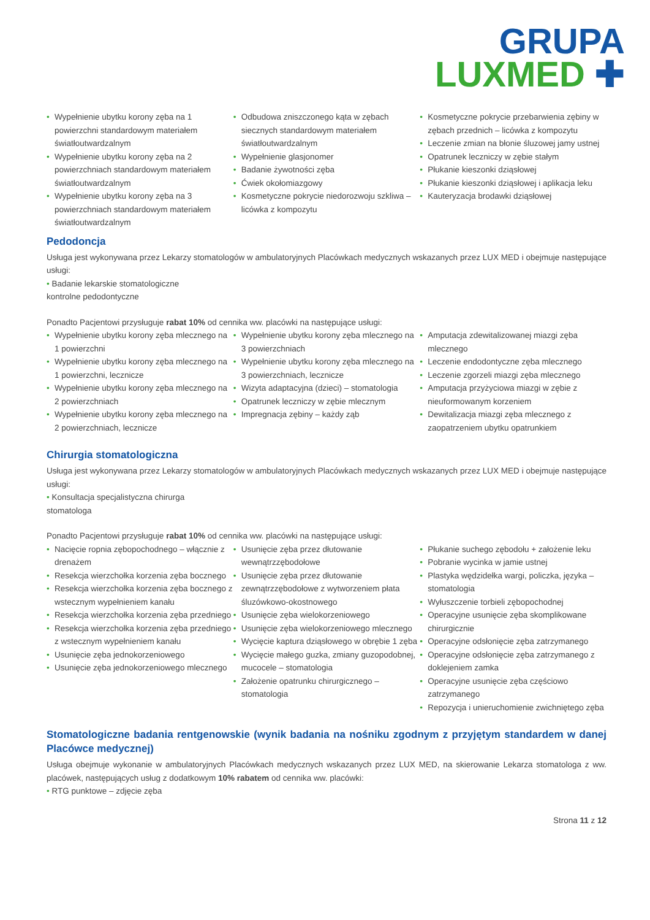GRUPA
LUXMED ✚
• Wypełnienie ubytku korony zęba na 1 powierzchni standardowym materiałem światłoutwardzalnym
• Wypełnienie ubytku korony zęba na 2 powierzchniach standardowym materiałem światłoutwardzalnym
• Wypełnienie ubytku korony zęba na 3 powierzchniach standardowym materiałem światłoutwardzalnym
• Odbudowa zniszczonego kąta w zębach siecznych standardowym materiałem światłoutwardzalnym
• Wypełnienie glasjonomer
• Badanie żywotności zęba
• Ćwiek okołomiazgowy
• Kosmetyczne pokrycie niedorozwoju szkliwa – licówka z kompozytu
• Kosmetyczne pokrycie przebarwienia zębiny w zębach przednich – licówka z kompozytu
• Leczenie zmian na błonie śluzowej jamy ustnej
• Opatrunek leczniczy w zębie stałym
• Płukanie kieszonki dziąsłowej
• Płukanie kieszonki dziąsłowej i aplikacja leku
• Kauteryzacja brodawki dziąsłowej
Pedodoncja
Usługa jest wykonywana przez Lekarzy stomatologów w ambulatoryjnych Placówkach medycznych wskazanych przez LUX MED i obejmuje następujące usługi:
• Badanie lekarskie stomatologiczne
kontrolne pedodontyczne
Ponadto Pacjentowi przysługuje rabat 10% od cennika ww. placówki na następujące usługi:
• Wypełnienie ubytku korony zęba mlecznego na 1 powierzchni
• Wypełnienie ubytku korony zęba mlecznego na 1 powierzchni, lecznicze
• Wypełnienie ubytku korony zęba mlecznego na 2 powierzchniach
• Wypełnienie ubytku korony zęba mlecznego na 2 powierzchniach, lecznicze
• Wypełnienie ubytku korony zęba mlecznego na 3 powierzchniach
• Wypełnienie ubytku korony zęba mlecznego na 3 powierzchniach, lecznicze
• Wizyta adaptacyjna (dzieci) – stomatologia
• Opatrunek leczniczy w zębie mlecznym
• Impregnacja zębiny – każdy ząb
• Amputacja zdewitalizowanej miazgi zęba mlecznego
• Leczenie endodontyczne zęba mlecznego
• Leczenie zgorzeli miazgi zęba mlecznego
• Amputacja przyżyciowa miazgi w zębie z nieuformowanym korzeniem
• Dewitalizacja miazgi zęba mlecznego z zaopatrzeniem ubytku opatrunkiem
Chirurgia stomatologiczna
Usługa jest wykonywana przez Lekarzy stomatologów w ambulatoryjnych Placówkach medycznych wskazanych przez LUX MED i obejmuje następujące usługi:
• Konsultacja specjalistyczna chirurga
stomatologa
Ponadto Pacjentowi przysługuje rabat 10% od cennika ww. placówki na następujące usługi:
• Nacięcie ropnia zębopochodnego – włącznie z drenażem
• Resekcja wierzchołka korzenia zęba bocznego
• Resekcja wierzchołka korzenia zęba bocznego z wstecznym wypełnieniem kanału
• Resekcja wierzchołka korzenia zęba przedniego
• Resekcja wierzchołka korzenia zęba przedniego z wstecznym wypełnieniem kanału
• Usunięcie zęba jednokorzeniowego
• Usunięcie zęba jednokorzeniowego mlecznego
• Usunięcie zęba przez dłutowanie wewnątrzzębodołowe
• Usunięcie zęba przez dłutowanie zewnątrzzębodołowe z wytworzeniem płata śluzówkowo-okostnowego
• Usunięcie zęba wielokorzeniowego
• Usunięcie zęba wielokorzeniowego mlecznego
• Wycięcie kaptura dziąsłowego w obrębie 1 zęba
• Wycięcie małego guzka, zmiany guzopodobnej, mucocele – stomatologia
• Założenie opatrunku chirurgicznego – stomatologia
• Płukanie suchego zębodołu + założenie leku
• Pobranie wycinka w jamie ustnej
• Plastyka wędzidełka wargi, policzka, języka – stomatologia
• Wyłuszczenie torbieli zębopochodnej
• Operacyjne usunięcie zęba skomplikowane chirurgicznie
• Operacyjne odsłonięcie zęba zatrzymanego
• Operacyjne odsłonięcie zęba zatrzymanego z doklejeniem zamka
• Operacyjne usunięcie zęba częściowo zatrzymanego
• Repozycja i unieruchomienie zwichniętego zęba
Stomatologiczne badania rentgenowskie (wynik badania na nośniku zgodnym z przyjętym standardem w danej Placówce medycznej)
Usługa obejmuje wykonanie w ambulatoryjnych Placówkach medycznych wskazanych przez LUX MED, na skierowanie Lekarza stomatologa z ww. placówek, następujących usług z dodatkowym 10% rabatem od cennika ww. placówki:
• RTG punktowe – zdjęcie zęba
Strona 11 z 12